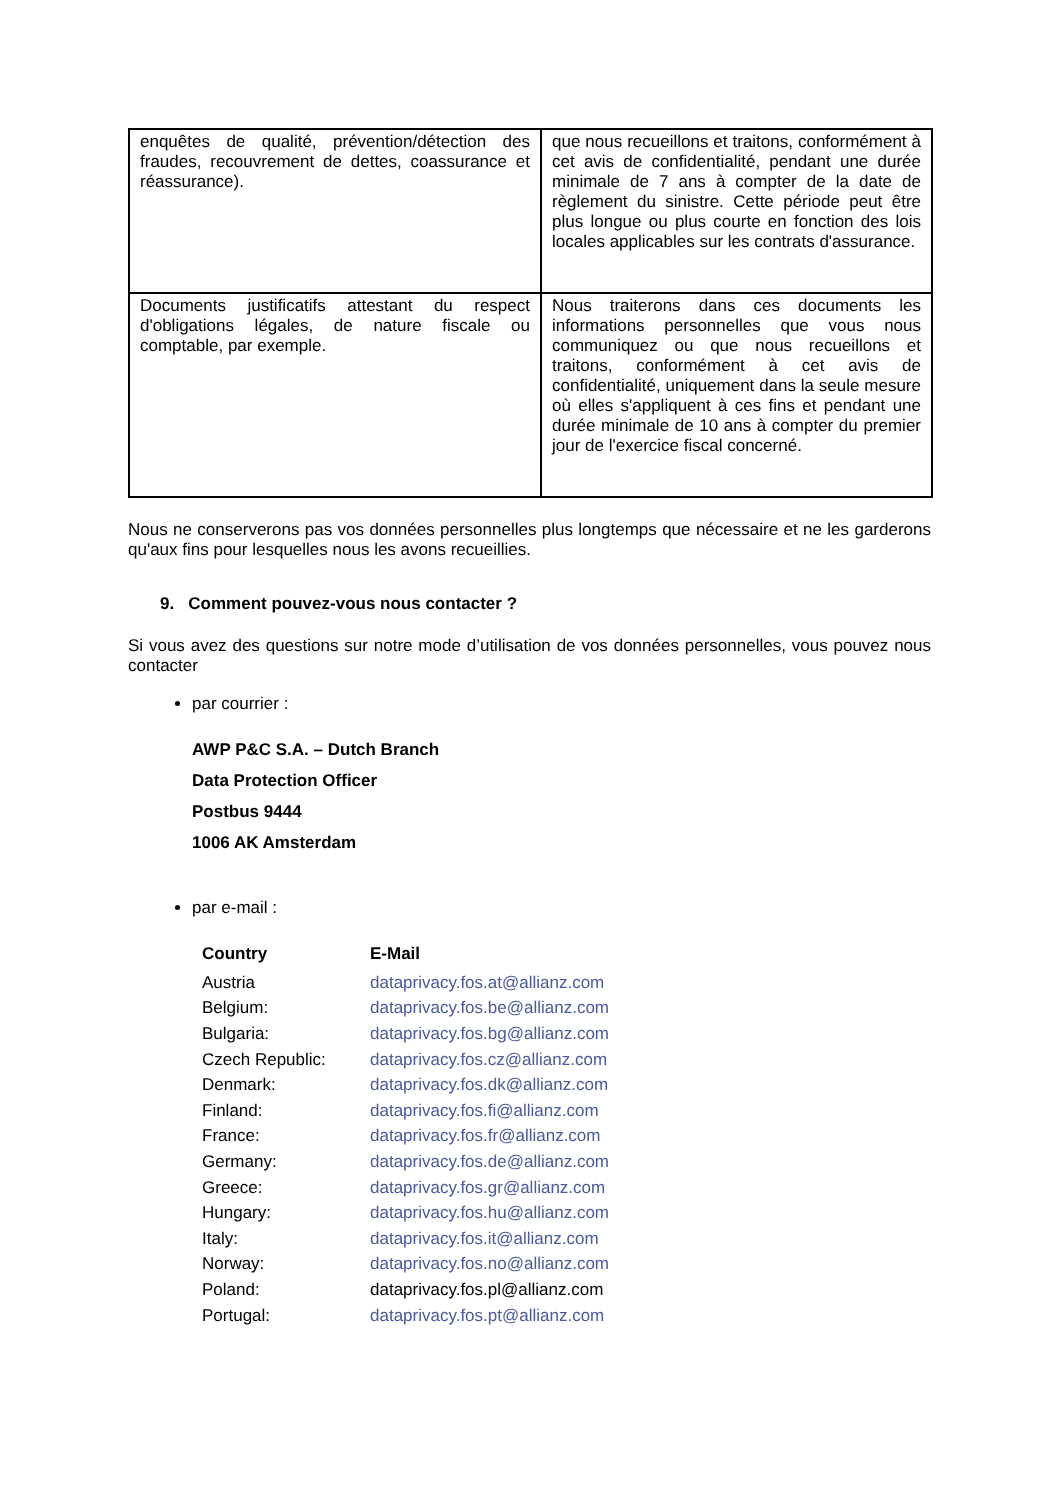| enquêtes de qualité, prévention/détection des fraudes, recouvrement de dettes, coassurance et réassurance). | que nous recueillons et traitons, conformément à cet avis de confidentialité, pendant une durée minimale de 7 ans à compter de la date de règlement du sinistre. Cette période peut être plus longue ou plus courte en fonction des lois locales applicables sur les contrats d'assurance. |
| Documents justificatifs attestant du respect d'obligations légales, de nature fiscale ou comptable, par exemple. | Nous traiterons dans ces documents les informations personnelles que vous nous communiquez ou que nous recueillons et traitons, conformément à cet avis de confidentialité, uniquement dans la seule mesure où elles s'appliquent à ces fins et pendant une durée minimale de 10 ans à compter du premier jour de l'exercice fiscal concerné. |
Nous ne conserverons pas vos données personnelles plus longtemps que nécessaire et ne les garderons qu'aux fins pour lesquelles nous les avons recueillies.
9. Comment pouvez-vous nous contacter ?
Si vous avez des questions sur notre mode d’utilisation de vos données personnelles, vous pouvez nous contacter
par courrier :
AWP P&C S.A. – Dutch Branch
Data Protection Officer
Postbus 9444
1006 AK Amsterdam
par e-mail :
| Country | E-Mail |
| --- | --- |
| Austria | dataprivacy.fos.at@allianz.com |
| Belgium: | dataprivacy.fos.be@allianz.com |
| Bulgaria: | dataprivacy.fos.bg@allianz.com |
| Czech Republic: | dataprivacy.fos.cz@allianz.com |
| Denmark: | dataprivacy.fos.dk@allianz.com |
| Finland: | dataprivacy.fos.fi@allianz.com |
| France: | dataprivacy.fos.fr@allianz.com |
| Germany: | dataprivacy.fos.de@allianz.com |
| Greece: | dataprivacy.fos.gr@allianz.com |
| Hungary: | dataprivacy.fos.hu@allianz.com |
| Italy: | dataprivacy.fos.it@allianz.com |
| Norway: | dataprivacy.fos.no@allianz.com |
| Poland: | dataprivacy.fos.pl@allianz.com |
| Portugal: | dataprivacy.fos.pt@allianz.com |